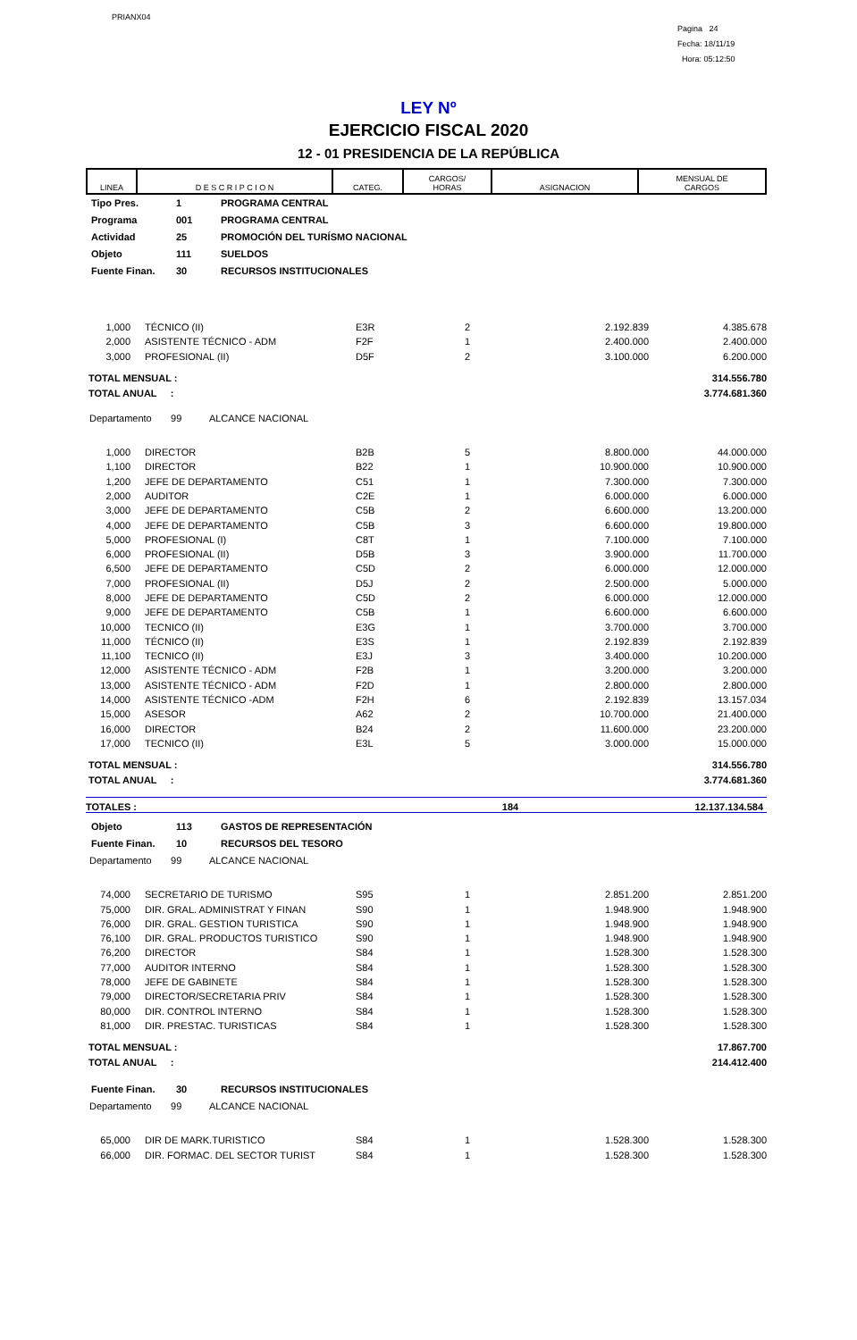PRIANX04
Pagina 24
Fecha: 18/11/19
Hora: 05:12:50
LEY Nº
EJERCICIO FISCAL 2020
12 - 01 PRESIDENCIA DE LA REPÚBLICA
| LINEA | D E S C R I P C I O N | CATEG. | CARGOS/ HORAS | ASIGNACION | MENSUAL DE CARGOS |
Tipo Pres. 1 PROGRAMA CENTRAL
Programa 001 PROGRAMA CENTRAL
Actividad 25 PROMOCIÓN DEL TURÍSMO NACIONAL
Objeto 111 SUELDOS
Fuente Finan. 30 RECURSOS INSTITUCIONALES
| 1,000 | TÉCNICO (II) | E3R | 2 | 2.192.839 | 4.385.678 |
| 2,000 | ASISTENTE TÉCNICO - ADM | F2F | 1 | 2.400.000 | 2.400.000 |
| 3,000 | PROFESIONAL (II) | D5F | 2 | 3.100.000 | 6.200.000 |
TOTAL MENSUAL :
TOTAL ANUAL : 314.556.780
3.774.681.360
Departamento 99 ALCANCE NACIONAL
| 1,000 | DIRECTOR | B2B | 5 | 8.800.000 | 44.000.000 |
| 1,100 | DIRECTOR | B22 | 1 | 10.900.000 | 10.900.000 |
| 1,200 | JEFE DE DEPARTAMENTO | C51 | 1 | 7.300.000 | 7.300.000 |
| 2,000 | AUDITOR | C2E | 1 | 6.000.000 | 6.000.000 |
| 3,000 | JEFE DE DEPARTAMENTO | C5B | 2 | 6.600.000 | 13.200.000 |
| 4,000 | JEFE DE DEPARTAMENTO | C5B | 3 | 6.600.000 | 19.800.000 |
| 5,000 | PROFESIONAL (I) | C8T | 1 | 7.100.000 | 7.100.000 |
| 6,000 | PROFESIONAL (II) | D5B | 3 | 3.900.000 | 11.700.000 |
| 6,500 | JEFE DE DEPARTAMENTO | C5D | 2 | 6.000.000 | 12.000.000 |
| 7,000 | PROFESIONAL (II) | D5J | 2 | 2.500.000 | 5.000.000 |
| 8,000 | JEFE DE DEPARTAMENTO | C5D | 2 | 6.000.000 | 12.000.000 |
| 9,000 | JEFE DE DEPARTAMENTO | C5B | 1 | 6.600.000 | 6.600.000 |
| 10,000 | TECNICO (II) | E3G | 1 | 3.700.000 | 3.700.000 |
| 11,000 | TÉCNICO (II) | E3S | 1 | 2.192.839 | 2.192.839 |
| 11,100 | TECNICO (II) | E3J | 3 | 3.400.000 | 10.200.000 |
| 12,000 | ASISTENTE TÉCNICO - ADM | F2B | 1 | 3.200.000 | 3.200.000 |
| 13,000 | ASISTENTE TÉCNICO - ADM | F2D | 1 | 2.800.000 | 2.800.000 |
| 14,000 | ASISTENTE TÉCNICO -ADM | F2H | 6 | 2.192.839 | 13.157.034 |
| 15,000 | ASESOR | A62 | 2 | 10.700.000 | 21.400.000 |
| 16,000 | DIRECTOR | B24 | 2 | 11.600.000 | 23.200.000 |
| 17,000 | TECNICO (II) | E3L | 5 | 3.000.000 | 15.000.000 |
TOTAL MENSUAL :
TOTAL ANUAL : 314.556.780
3.774.681.360
TOTALES : 184 12.137.134.584
Objeto 113 GASTOS DE REPRESENTACIÓN
Fuente Finan. 10 RECURSOS DEL TESORO
Departamento 99 ALCANCE NACIONAL
| 74,000 | SECRETARIO DE TURISMO | S95 | 1 | 2.851.200 | 2.851.200 |
| 75,000 | DIR. GRAL. ADMINISTRAT Y FINAN | S90 | 1 | 1.948.900 | 1.948.900 |
| 76,000 | DIR. GRAL. GESTION TURISTICA | S90 | 1 | 1.948.900 | 1.948.900 |
| 76,100 | DIR. GRAL. PRODUCTOS TURISTICO | S90 | 1 | 1.948.900 | 1.948.900 |
| 76,200 | DIRECTOR | S84 | 1 | 1.528.300 | 1.528.300 |
| 77,000 | AUDITOR INTERNO | S84 | 1 | 1.528.300 | 1.528.300 |
| 78,000 | JEFE DE GABINETE | S84 | 1 | 1.528.300 | 1.528.300 |
| 79,000 | DIRECTOR/SECRETARIA PRIV | S84 | 1 | 1.528.300 | 1.528.300 |
| 80,000 | DIR. CONTROL INTERNO | S84 | 1 | 1.528.300 | 1.528.300 |
| 81,000 | DIR. PRESTAC. TURISTICAS | S84 | 1 | 1.528.300 | 1.528.300 |
TOTAL MENSUAL :
TOTAL ANUAL : 17.867.700
214.412.400
Fuente Finan. 30 RECURSOS INSTITUCIONALES
Departamento 99 ALCANCE NACIONAL
| 65,000 | DIR DE MARK.TURISTICO | S84 | 1 | 1.528.300 | 1.528.300 |
| 66,000 | DIR. FORMAC. DEL SECTOR TURIST | S84 | 1 | 1.528.300 | 1.528.300 |